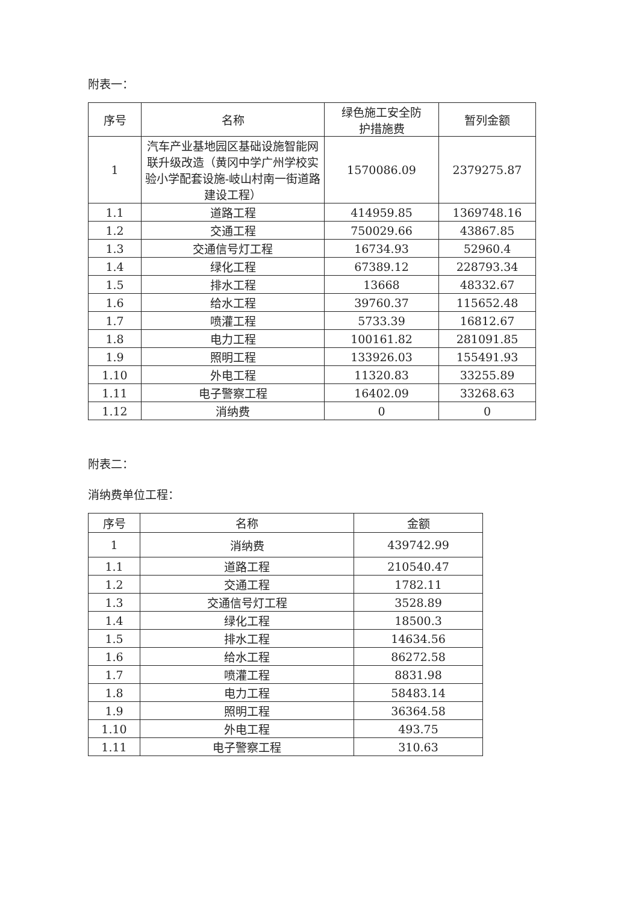附表一：
| 序号 | 名称 | 绿色施工安全防 护措施费 | 暂列金额 |
| --- | --- | --- | --- |
| 1 | 汽车产业基地园区基础设施智能网联升级改造（黄冈中学广州学校实验小学配套设施-岐山村南一街道路建设工程） | 1570086.09 | 2379275.87 |
| 1.1 | 道路工程 | 414959.85 | 1369748.16 |
| 1.2 | 交通工程 | 750029.66 | 43867.85 |
| 1.3 | 交通信号灯工程 | 16734.93 | 52960.4 |
| 1.4 | 绿化工程 | 67389.12 | 228793.34 |
| 1.5 | 排水工程 | 13668 | 48332.67 |
| 1.6 | 给水工程 | 39760.37 | 115652.48 |
| 1.7 | 喷灌工程 | 5733.39 | 16812.67 |
| 1.8 | 电力工程 | 100161.82 | 281091.85 |
| 1.9 | 照明工程 | 133926.03 | 155491.93 |
| 1.10 | 外电工程 | 11320.83 | 33255.89 |
| 1.11 | 电子警察工程 | 16402.09 | 33268.63 |
| 1.12 | 消纳费 | 0 | 0 |
附表二：
消纳费单位工程：
| 序号 | 名称 | 金额 |
| --- | --- | --- |
| 1 | 消纳费 | 439742.99 |
| 1.1 | 道路工程 | 210540.47 |
| 1.2 | 交通工程 | 1782.11 |
| 1.3 | 交通信号灯工程 | 3528.89 |
| 1.4 | 绿化工程 | 18500.3 |
| 1.5 | 排水工程 | 14634.56 |
| 1.6 | 给水工程 | 86272.58 |
| 1.7 | 喷灌工程 | 8831.98 |
| 1.8 | 电力工程 | 58483.14 |
| 1.9 | 照明工程 | 36364.58 |
| 1.10 | 外电工程 | 493.75 |
| 1.11 | 电子警察工程 | 310.63 |